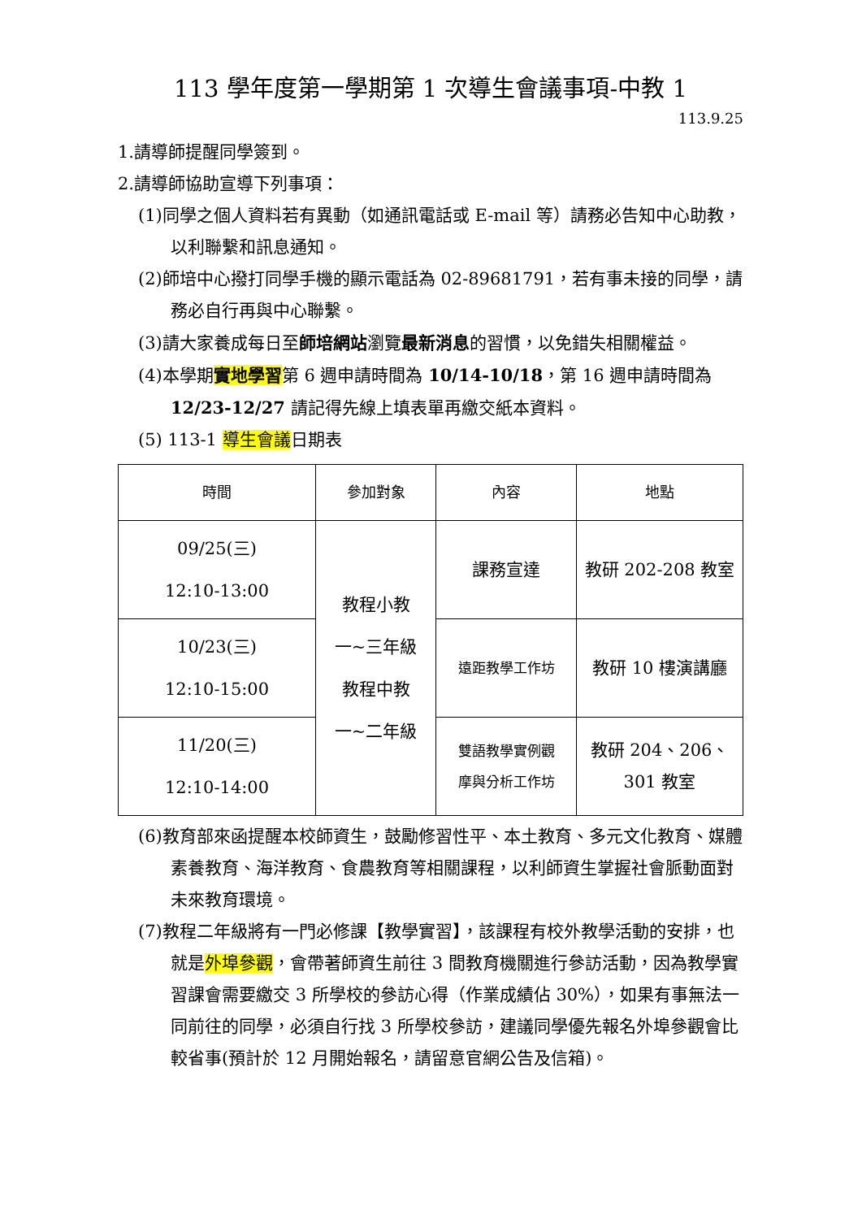113 學年度第一學期第 1 次導生會議事項-中教 1
113.9.25
1.請導師提醒同學簽到。
2.請導師協助宣導下列事項：
(1)同學之個人資料若有異動（如通訊電話或 E-mail 等）請務必告知中心助教，以利聯繫和訊息通知。
(2)師培中心撥打同學手機的顯示電話為 02-89681791，若有事未接的同學，請務必自行再與中心聯繫。
(3)請大家養成每日至師培網站瀏覽最新消息的習慣，以免錯失相關權益。
(4)本學期實地學習第 6 週申請時間為 10/14-10/18，第 16 週申請時間為 12/23-12/27 請記得先線上填表單再繳交紙本資料。
(5) 113-1 導生會議日期表
| 時間 | 參加對象 | 內容 | 地點 |
| --- | --- | --- | --- |
| 09/25(三) 12:10-13:00 | 教程小教 一~三年級 教程中教 一~二年級 | 課務宣達 | 教研 202-208 教室 |
| 10/23(三) 12:10-15:00 | | 遠距教學工作坊 | 教研 10 樓演講廳 |
| 11/20(三) 12:10-14:00 | | 雙語教學實例觀 摩與分析工作坊 | 教研 204、206、 301 教室 |
(6)教育部來函提醒本校師資生，鼓勵修習性平、本土教育、多元文化教育、媒體素養教育、海洋教育、食農教育等相關課程，以利師資生掌握社會脈動面對未來教育環境。
(7)教程二年級將有一門必修課【教學實習】，該課程有校外教學活動的安排，也就是外埠參觀，會帶著師資生前往 3 間教育機關進行參訪活動，因為教學實習課會需要繳交 3 所學校的參訪心得（作業成績佔 30%），如果有事無法一同前往的同學，必須自行找 3 所學校參訪，建議同學優先報名外埠參觀會比較省事(預計於 12 月開始報名，請留意官網公告及信箱)。